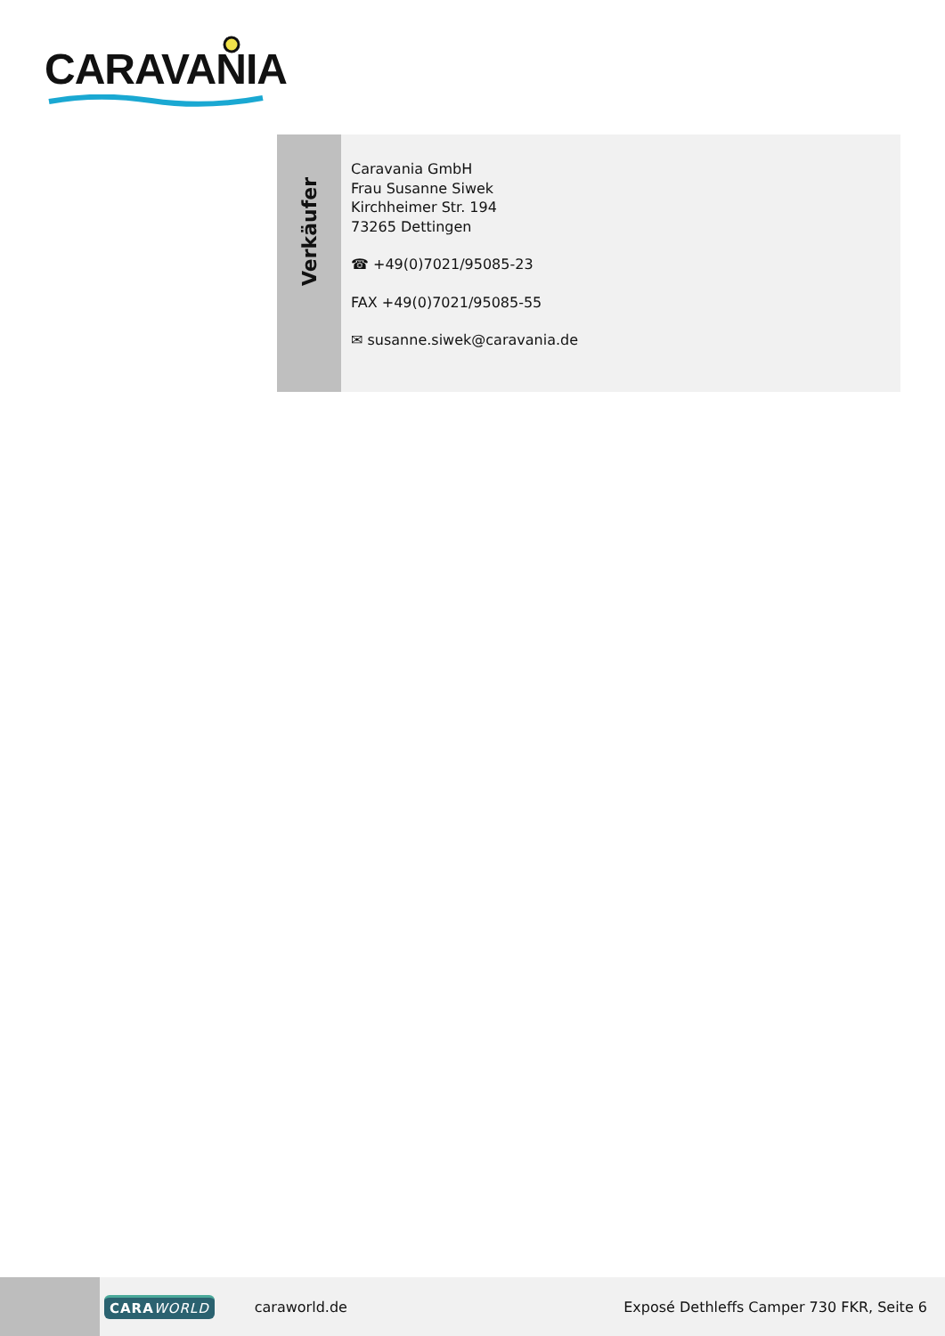CARAVANIA
Verkäufer
Caravania GmbH
Frau Susanne Siwek
Kirchheimer Str. 194
73265 Dettingen
☎ +49(0)7021/95085-23
FAX +49(0)7021/95085-55
✉ susanne.siwek@caravania.de
CARA WORLD
caraworld.de
Exposé Dethleffs Camper 730 FKR, Seite 6